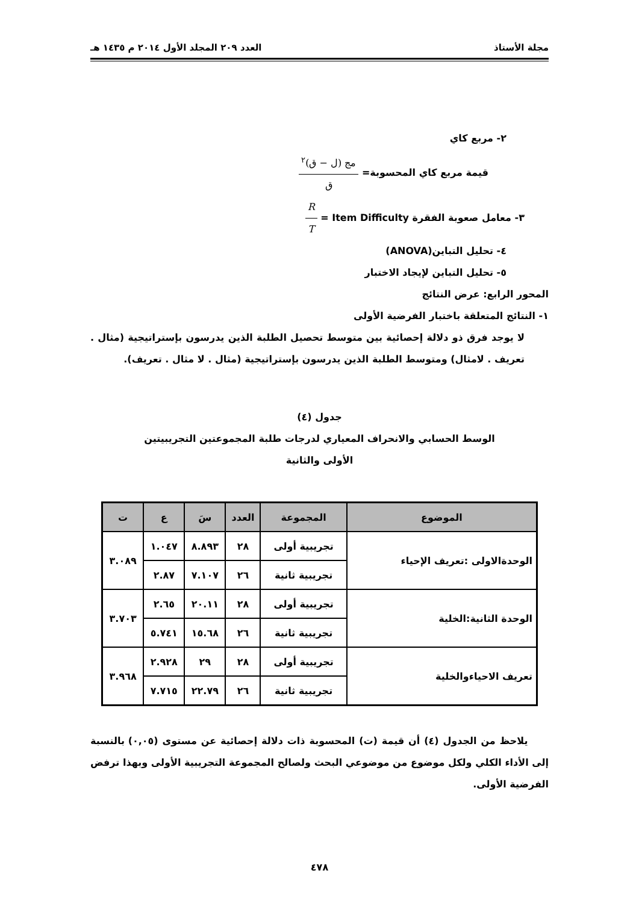مجلة الأستاذ العدد ٢٠٩ المجلد الأول ٢٠١٤ م ١٤٣٥ هـ
٢- مربع كاي
قيمة مربع كاي المحسوبة= مج (ل − ق)<sup>٢</sup> ق
٣- معامل صعوبة الفقرة R T = Item Difficulty
٤- تحليل التباين(ANOVA)
٥- تحليل التباين لإيجاد الاختبار
المحور الرابع: عرض النتائج
١- النتائج المتعلقة باختبار الفرضية الأولى
لا يوجد فرق ذو دلالة إحصائية بين متوسط تحصيل الطلبة الذين يدرسون بإستراتيجية (مثال . تعريف . لامثال) ومتوسط الطلبة الذين يدرسون بإستراتيجية (مثال . لا مثال . تعريف).
جدول (٤)
الوسط الحسابي والانحراف المعياري لدرجات طلبة المجموعتين التجريبيتين
الأولى والثانية
| الموضوع | المجموعة | العدد | سَ | ع | ت |
| --- | --- | --- | --- | --- | --- |
| الوحدةالاولى :تعريف الإحياء | تجريبية أولى | ٢٨ | ٨.٨٩٣ | ١.٠٤٧ | ٣.٠٨٩ |
| | تجريبية ثانية | ٢٦ | ٧.١٠٧ | ٢.٨٧ | |
| الوحدة الثانية:الخلية | تجريبية أولى | ٢٨ | ٢٠.١١ | ٢.٦٥ | ٣.٧٠٣ |
| | تجريبية ثانية | ٢٦ | ١٥.٦٨ | ٥.٧٤١ | |
| تعريف الاحياءوالخلية | تجريبية أولى | ٢٨ | ٢٩ | ٢.٩٢٨ | ٣.٩٦٨ |
| | تجريبية ثانية | ٢٦ | ٢٢.٧٩ | ٧.٧١٥ | |
يلاحظ من الجدول (٤) أن قيمة (ت) المحسوبة ذات دلالة إحصائية عن مستوى (٠,٠٥) بالنسبة إلى الأداء الكلي ولكل موضوع من موضوعي البحث ولصالح المجموعة التجريبية الأولى وبهذا ترفض الفرضية الأولى.
٤٧٨